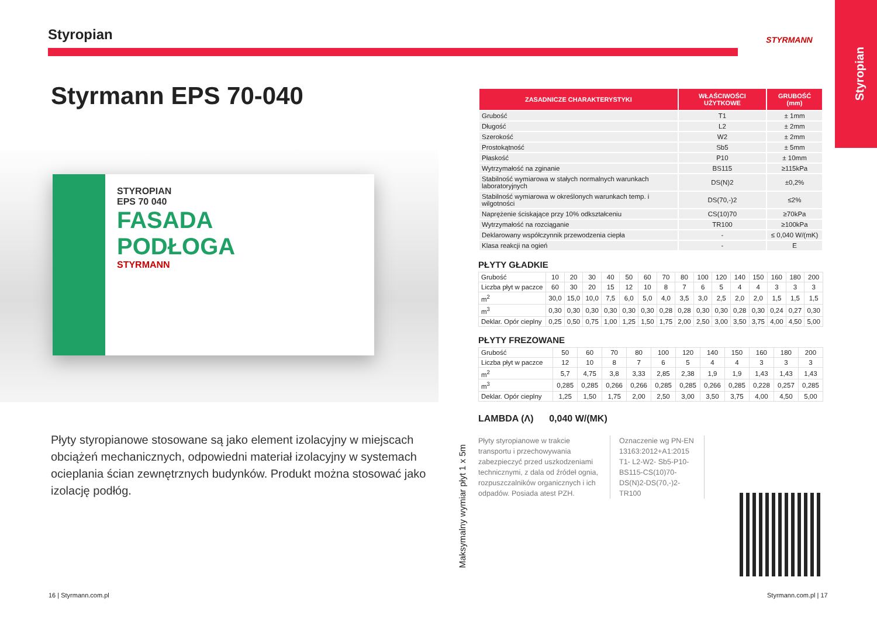Styropian
Styropian STYRMANN
Styrmann EPS 70-040
STYROPIAN
EPS 70 040
FASADA
PODŁOGA
STYRMANN
Płyty styropianowe stosowane są jako element izolacyjny w miejscach obciążeń mechanicznych, odpowiedni materiał izolacyjny w systemach ocieplania ścian zewnętrznych budynków. Produkt można stosować jako izolację podłóg.
Maksymalny wymiar płyt 1 x 5m
| ZASADNICZE CHARAKTERYSTYKI | WŁAŚCIWOŚCI UŻYTKOWE | GRUBOŚĆ (mm) |
| --- | --- | --- |
| Grubość | T1 | ± 1mm |
| Długość | L2 | ± 2mm |
| Szerokość | W2 | ± 2mm |
| Prostokątność | Sb5 | ± 5mm |
| Płaskość | P10 | ± 10mm |
| Wytrzymałość na zginanie | BS115 | ≥115kPa |
| Stabilność wymiarowa w stałych normalnych warunkach laboratoryjnych | DS(N)2 | ±0,2% |
| Stabilność wymiarowa w określonych warunkach temp. i wilgotności | DS(70,-)2 | ≤2% |
| Naprężenie ściskające przy 10% odkształceniu | CS(10)70 | ≥70kPa |
| Wytrzymałość na rozciąganie | TR100 | ≥100kPa |
| Deklarowany współczynnik przewodzenia ciepła | - | ≤ 0,040 W/(mK) |
| Klasa reakcji na ogień | - | E |
PŁYTY GŁADKIE
| Grubość | 10 | 20 | 30 | 40 | 50 | 60 | 70 | 80 | 100 | 120 | 140 | 150 | 160 | 180 | 200 |
| Liczba płyt w paczce | 60 | 30 | 20 | 15 | 12 | 10 | 8 | 7 | 6 | 5 | 4 | 4 | 3 | 3 | 3 |
| m<sup>2</sup> | 30,0 | 15,0 | 10,0 | 7,5 | 6,0 | 5,0 | 4,0 | 3,5 | 3,0 | 2,5 | 2,0 | 2,0 | 1,5 | 1,5 | 1,5 |
| m<sup>3</sup> | 0,30 | 0,30 | 0,30 | 0,30 | 0,30 | 0,30 | 0,28 | 0,28 | 0,30 | 0,30 | 0,28 | 0,30 | 0,24 | 0,27 | 0,30 |
| Deklar. Opór cieplny | 0,25 | 0,50 | 0,75 | 1,00 | 1,25 | 1,50 | 1,75 | 2,00 | 2,50 | 3,00 | 3,50 | 3,75 | 4,00 | 4,50 | 5,00 |
PŁYTY FREZOWANE
| Grubość | 50 | 60 | 70 | 80 | 100 | 120 | 140 | 150 | 160 | 180 | 200 |
| Liczba płyt w paczce | 12 | 10 | 8 | 7 | 6 | 5 | 4 | 4 | 3 | 3 | 3 |
| m<sup>2</sup> | 5,7 | 4,75 | 3,8 | 3,33 | 2,85 | 2,38 | 1,9 | 1,9 | 1,43 | 1,43 | 1,43 |
| m<sup>3</sup> | 0,285 | 0,285 | 0,266 | 0,266 | 0,285 | 0,285 | 0,266 | 0,285 | 0,228 | 0,257 | 0,285 |
| Deklar. Opór cieplny | 1,25 | 1,50 | 1,75 | 2,00 | 2,50 | 3,00 | 3,50 | 3,75 | 4,00 | 4,50 | 5,00 |
LAMBDA (Λ) 0,040 W/(MK)
Płyty styropianowe w trakcie transportu i przechowywania zabezpieczyć przed uszkodzeniami technicznymi, z dala od źródeł ognia, rozpuszczalników organicznych i ich odpadów. Posiada atest PZH.
Oznaczenie wg PN-EN 13163:2012+A1:2015 T1- L2-W2- Sb5-P10-BS115-CS(10)70-DS(N)2-DS(70,-)2-TR100
16 | Styrmann.com.pl Styrmann.com.pl | 17